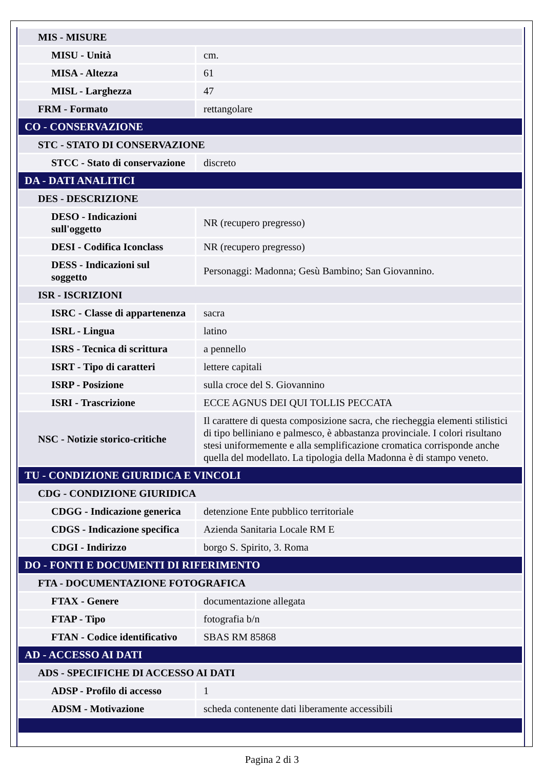| MIS - MISURE | |
| MISU - Unità | cm. |
| MISA - Altezza | 61 |
| MISL - Larghezza | 47 |
| FRM - Formato | rettangolare |
| CO - CONSERVAZIONE | |
| STC - STATO DI CONSERVAZIONE | |
| STCC - Stato di conservazione | discreto |
| DA - DATI ANALITICI | |
| DES - DESCRIZIONE | |
| DESO - Indicazioni sull'oggetto | NR (recupero pregresso) |
| DESI - Codifica Iconclass | NR (recupero pregresso) |
| DESS - Indicazioni sul soggetto | Personaggi: Madonna; Gesù Bambino; San Giovannino. |
| ISR - ISCRIZIONI | |
| ISRC - Classe di appartenenza | sacra |
| ISRL - Lingua | latino |
| ISRS - Tecnica di scrittura | a pennello |
| ISRT - Tipo di caratteri | lettere capitali |
| ISRP - Posizione | sulla croce del S. Giovannino |
| ISRI - Trascrizione | ECCE AGNUS DEI QUI TOLLIS PECCATA |
| NSC - Notizie storico-critiche | Il carattere di questa composizione sacra, che riecheggia elementi stilistici di tipo belliniano e palmesco, è abbastanza provinciale. I colori risultano stesi uniformemente e alla semplificazione cromatica corrisponde anche quella del modellato. La tipologia della Madonna è di stampo veneto. |
| TU - CONDIZIONE GIURIDICA E VINCOLI | |
| CDG - CONDIZIONE GIURIDICA | |
| CDGG - Indicazione generica | detenzione Ente pubblico territoriale |
| CDGS - Indicazione specifica | Azienda Sanitaria Locale RM E |
| CDGI - Indirizzo | borgo S. Spirito, 3. Roma |
| DO - FONTI E DOCUMENTI DI RIFERIMENTO | |
| FTA - DOCUMENTAZIONE FOTOGRAFICA | |
| FTAX - Genere | documentazione allegata |
| FTAP - Tipo | fotografia b/n |
| FTAN - Codice identificativo | SBAS RM 85868 |
| AD - ACCESSO AI DATI | |
| ADS - SPECIFICHE DI ACCESSO AI DATI | |
| ADSP - Profilo di accesso | 1 |
| ADSM - Motivazione | scheda contenente dati liberamente accessibili |
Pagina 2 di 3